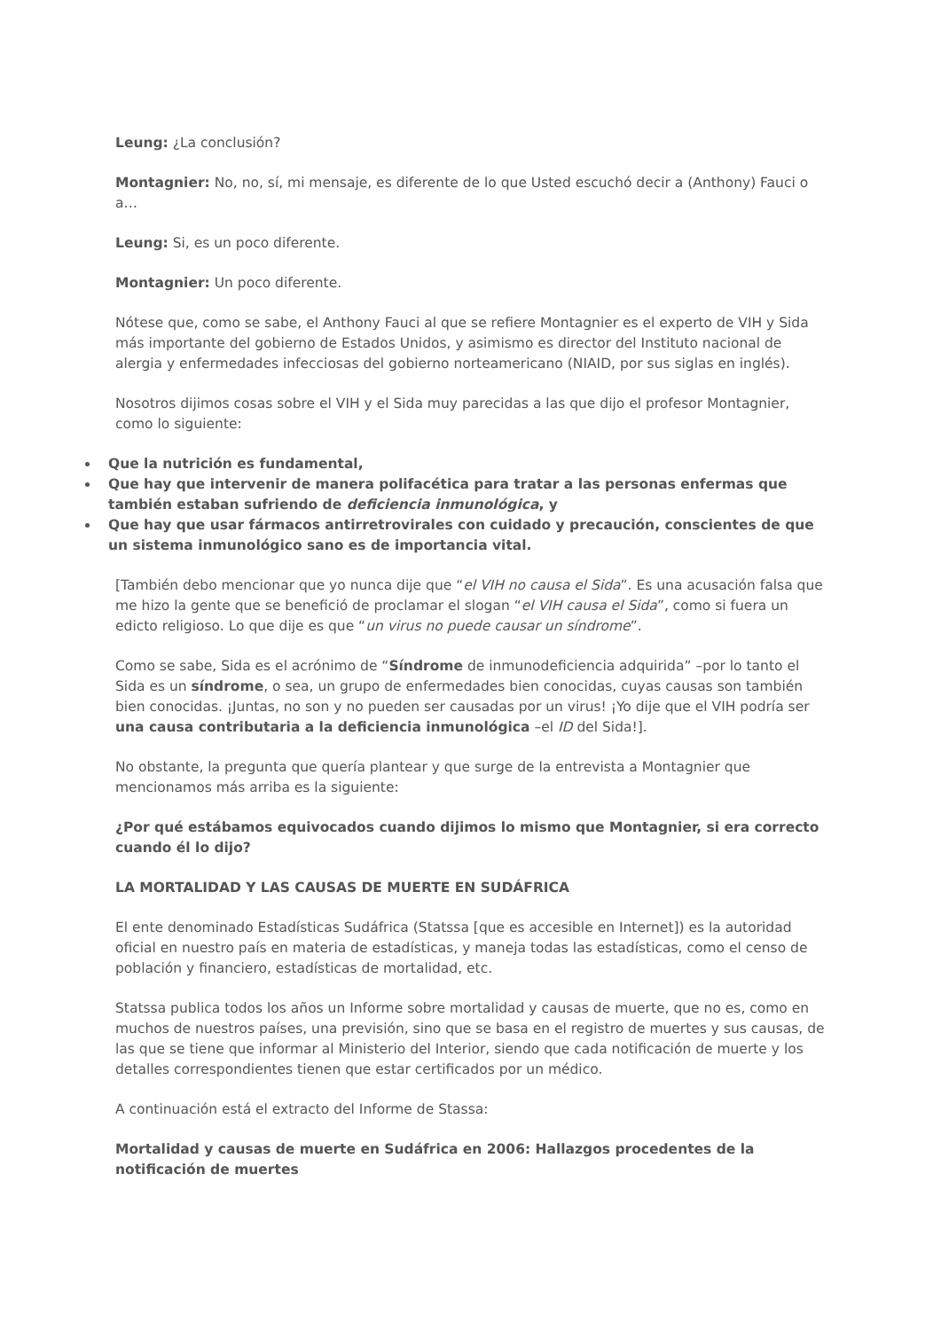Leung: ¿La conclusión?
Montagnier: No, no, sí, mi mensaje, es diferente de lo que Usted escuchó decir a (Anthony) Fauci o a…
Leung: Si, es un poco diferente.
Montagnier: Un poco diferente.
Nótese que, como se sabe, el Anthony Fauci al que se refiere Montagnier es el experto de VIH y Sida más importante del gobierno de Estados Unidos, y asimismo es director del Instituto nacional de alergia y enfermedades infecciosas del gobierno norteamericano (NIAID, por sus siglas en inglés).
Nosotros dijimos cosas sobre el VIH y el Sida muy parecidas a las que dijo el profesor Montagnier, como lo siguiente:
Que la nutrición es fundamental,
Que hay que intervenir de manera polifacética para tratar a las personas enfermas que también estaban sufriendo de deficiencia inmunológica, y
Que hay que usar fármacos antirretrovirales con cuidado y precaución, conscientes de que un sistema inmunológico sano es de importancia vital.
[También debo mencionar que yo nunca dije que “el VIH no causa el Sida”. Es una acusación falsa que me hizo la gente que se benefició de proclamar el slogan “el VIH causa el Sida”, como si fuera un edicto religioso. Lo que dije es que “un virus no puede causar un síndrome”.
Como se sabe, Sida es el acrónimo de “Síndrome de inmunodeficiencia adquirida” –por lo tanto el Sida es un síndrome, o sea, un grupo de enfermedades bien conocidas, cuyas causas son también bien conocidas. ¡Juntas, no son y no pueden ser causadas por un virus! ¡Yo dije que el VIH podría ser una causa contributaria a la deficiencia inmunológica –el ID del Sida!].
No obstante, la pregunta que quería plantear y que surge de la entrevista a Montagnier que mencionamos más arriba es la siguiente:
¿Por qué estábamos equivocados cuando dijimos lo mismo que Montagnier, si era correcto cuando él lo dijo?
LA MORTALIDAD Y LAS CAUSAS DE MUERTE EN SUDÁFRICA
El ente denominado Estadísticas Sudáfrica (Statssa [que es accesible en Internet]) es la autoridad oficial en nuestro país en materia de estadísticas, y maneja todas las estadísticas, como el censo de población y financiero, estadísticas de mortalidad, etc.
Statssa publica todos los años un Informe sobre mortalidad y causas de muerte, que no es, como en muchos de nuestros países, una previsión, sino que se basa en el registro de muertes y sus causas, de las que se tiene que informar al Ministerio del Interior, siendo que cada notificación de muerte y los detalles correspondientes tienen que estar certificados por un médico.
A continuación está el extracto del Informe de Stassa:
Mortalidad y causas de muerte en Sudáfrica en 2006: Hallazgos procedentes de la notificación de muertes